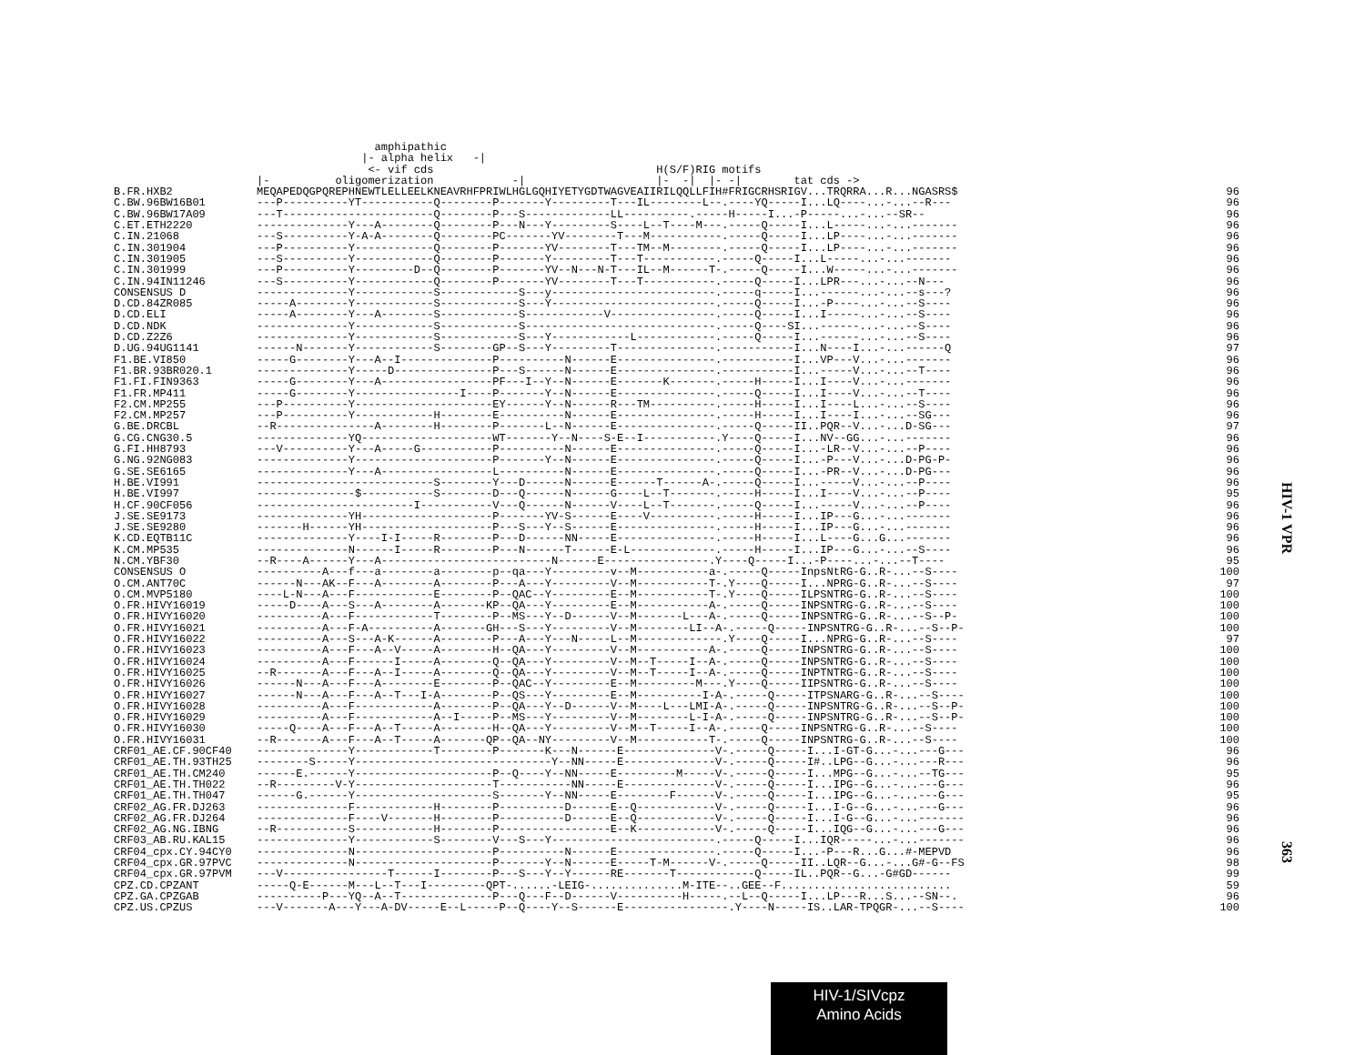amphipathic
                |- alpha helix   -|
                 <- vif cds                                  H(S/F)RIG motifs
|-          oligomerization            -|                    |-  -|  |- -|        tat cds ->
| B.FR.HXB2 | MEQAPEDQGPQREPHNEWTLELLEELKNEAVRHFPRIWLHGLGQHIYETYGDTWAGVEAIIRILQQLLFIH#FRIGCRHSRIGV...TRQRRA...R...NGASRS$ | 96 |
| C.BW.96BW16B01 | ---P----------YT-----------Q--------P-------Y---------T---IL--------L--.----YQ-----I...LQ----...-...--R--- | 96 |
| C.BW.96BW17A09 | ---T-----------------------Q--------P---S-------------LL----------.-----H-----I...-P-----...-...--SR-- | 96 |
| C.ET.ETH2220 | --------------Y---A--------Q--------P---N---Y---------S----L--T----M---.-----Q-----I...L-----...-...------- | 96 |
| C.IN.21068 | ---S----------Y-A-A--------Q--------PC-------YV--------T---M-----------.-----Q-----I...LP----...-...------- | 96 |
| C.IN.301904 | ---P----------Y------------Q--------P-------YV--------T---TM--M--------.-----Q-----I...LP----...-...------- | 96 |
| C.IN.301905 | ---S----------Y------------Q--------P-------Y---------T---T-----------.-----Q-----I...L-----...-...------- | 96 |
| C.IN.301999 | ---P----------Y---------D--Q--------P-------YV--N---N-T---IL--M------T-.-----Q-----I...W-----...-...------- | 96 |
| C.IN.94IN11246 | ---S----------Y------------Q--------P-------YV--------T---T-----------.-----Q-----I...LPR---...-...--N--- | 96 |
| CONSENSUS D | --------------Y------------S------------S---y-------------------------.-----q-----I...------...-...--s---? | 96 |
| D.CD.84ZR085 | -----A--------Y------------S------------S---Y-------------------------.-----Q-----I...-P----...-...--S---- | 96 |
| D.CD.ELI | -----A--------Y---A--------S------------S------------V----------------.-----Q-----I...I-----...-...--S---- | 96 |
| D.CD.NDK | --------------Y------------S------------S-----------------------------.-----Q----SI...------...-...--S---- | 96 |
| D.CD.Z2Z6 | --------------Y------------S------------S---Y------------L------------.-----Q-----I...------...-...--S---- | 96 |
| D.UG.94UG1141 | ------N-------Y------------S--------GP--S---Y---------T---------------.-----------I...N----I...-...------Q | 97 |
| F1.BE.VI850 | -----G--------Y---A--I--------------P----------N------E---------------.-----------I...VP---V...-...------- | 96 |
| F1.BR.93BR020.1 | --------------Y-----D---------------P---S------N------E---------------.-----------I...-----V...-...--T---- | 96 |
| F1.FI.FIN9363 | -----G--------Y---A-----------------PF---I--Y--N------E-------K-------.-----H-----I...I----V...-...------- | 96 |
| F1.FR.MP411 | -----G--------Y----------------I----P-------Y--N------E---------------.-----Q-----I...I----V...-...--T---- | 96 |
| F2.CM.MP255 | ---P----------Y---------------------EY------Y--N------R---TM----------.-----H-----I...I----L...-...--S---- | 96 |
| F2.CM.MP257 | ---P----------Y------------H--------E----------N------E---------------.-----H-----I...I----I...-...--SG--- | 96 |
| G.BE.DRCBL | --R---------------A--------H--------P-------L--N------E---------------.-----Q-----II..PQR--V...-...D-SG--- | 97 |
| G.CG.CNG30.5 | --------------YQ--------------------WT-------Y--N----S-E--I-----------.Y----Q-----I...NV--GG...-...------- | 96 |
| G.FI.HH8793 | ---V----------Y---A-----G-----------P----------N------E---------------.-----Q-----I...-LR--V...-...--P---- | 96 |
| G.NG.92NG083 | --------------Y---------------------P-------Y--N------E---------------.-----Q-----I...-P---V...-...D-PG-P- | 96 |
| G.SE.SE6165 | --------------Y---A-----------------L----------N------E---------------.-----Q-----I...-PR--V...-...D-PG--- | 96 |
| H.BE.VI991 | ---------------------------S--------Y---D------N------E------T------A-.-----Q-----I...-----V...-...--P---- | 96 |
| H.BE.VI997 | ---------------$-----------S--------D---Q------N------G----L--T-------.-----H-----I...I----V...-...--P---- | 95 |
| H.CF.90CF056 | ------------------------I-----------V---Q------N------V----L--T-------.-----Q-----I...-----V...-...--P---- | 96 |
| J.SE.SE9173 | --------------YH--------------------P-------YV-S------E----V----------.-----H-----I...IP---G...-...------- | 96 |
| J.SE.SE9280 | -------H------YH--------------------P---S---Y--S------E---------------.-----H-----I...IP---G...-...------- | 96 |
| K.CD.EQTB11C | --------------Y----I-I-----R--------P---D------NN-----E---------------.-----H-----I...L----G...G...------- | 96 |
| K.CM.MP535 | --------------N------I-----R--------P---N------T------E-L-------------.-----H-----I...IP---G...-...--S---- | 96 |
| N.CM.YBF30 | --R----A------Y---A--------------------------N------E----------------.Y----Q-----I...-P----...-...--T---- | 95 |
| CONSENSUS O | ----------A---f---a--------a--------p--qa---Y---------v--M-----------a-.-----Q-----InpsNtRG-G..R-...--S---- | 100 |
| O.CM.ANT70C | ------N---AK--F---A--------A--------P---A---Y---------V--M-----------T-.Y----Q-----I...NPRG-G..R-...--S---- | 97 |
| O.CM.MVP5180 | ----L-N---A---F------------E--------P--QAC--Y---------E--M-----------T-.Y----Q-----ILPSNTRG-G..R-...--S---- | 100 |
| O.FR.HIVY16019 | -----D----A---S---A--------A-------KP--QA---Y---------E--M-----------A-.-----Q-----INPSNTRG-G..R-...--S---- | 100 |
| O.FR.HIVY16020 | ----------A---F------------T--------P--MS---Y--D------V--M-------L---A-.-----Q-----INPSNTRG-G..R-...--S--P- | 100 |
| O.FR.HIVY16021 | ----------A---F-A----------A-------GH---S---Y---------V--M--------LI--A-.-----Q-----INPSNTRG-G..R-...--S--P- | 100 |
| O.FR.HIVY16022 | ----------A---S---A-K------A--------P---A---Y---N-----L--M-------------.Y----Q-----I...NPRG-G..R-...--S---- | 97 |
| O.FR.HIVY16023 | ----------A---F---A--V-----A--------H--QA---Y---------V--M-----------A-.-----Q-----INPSNTRG-G..R-...--S---- | 100 |
| O.FR.HIVY16024 | ----------A---F------I-----A--------Q--QA---Y---------V--M--T-----I--A-.-----Q-----INPSNTRG-G..R-...--S---- | 100 |
| O.FR.HIVY16025 | --R-------A---F---A--I-----A--------Q--QA---Y---------V--M--T-----I--A-.-----Q-----INPTNTRG-G..R-...--S---- | 100 |
| O.FR.HIVY16026 | ------N---A---F---A--------E--------P--QAC--Y---------E--M---------M---.Y----Q-----IIPSNTRG-G..R-...--S---- | 100 |
| O.FR.HIVY16027 | ------N---A---F---A--T---I-A--------P--QS---Y---------E--M----------I-A-.-----Q-----ITPSNARG-G..R-...--S---- | 100 |
| O.FR.HIVY16028 | ----------A---F------------A--------P--QA---Y--D------V--M----L---LMI-A-.-----Q-----INPSNTRG-G..R-...--S--P- | 100 |
| O.FR.HIVY16029 | ----------A---F------------A--I-----P--MS---Y---------V--M--------L-I-A-.-----Q-----INPSNTRG-G..R-...--S--P- | 100 |
| O.FR.HIVY16030 | -----Q----A---F---A--T-----A--------H--QA---Y---------V--M--T-----I--A-.-----Q-----INPSNTRG-G..R-...--S---- | 100 |
| O.FR.HIVY16031 | --R-------A---F---A--T-----A-------QP--QA--NY---------V--M-----------T-.-----Q-----INPSNTRG-G..R-...--S---- | 100 |
| CRF01_AE.CF.90CF40 | --------------Y------------T--------P-------K---N------E--------------V-.-----Q-----I...I-GT-G...-...---G--- | 96 |
| CRF01_AE.TH.93TH25 | --------S-----Y------------------------------Y--NN-----E--------------V-.-----Q-----I#..LPG--G...-...---R--- | 96 |
| CRF01_AE.TH.CM240 | ------E.------Y---------------------P--Q----Y--NN-----E---------M-----V-.-----Q-----I...MPG--G...-...--TG--- | 95 |
| CRF01_AE.TH.TH022 | --R---------V-Y---------------------T-----------NN-----E--------------V-.-----Q-----I...IPG--G...-...---G--- | 96 |
| CRF01_AE.TH.TH047 | ------G.------Y---------------------S-------Y--NN-----E--------F------V-.-----Q-----I...IPG--G...-...---G--- | 95 |
| CRF02_AG.FR.DJ263 | --------------F------------H--------P----------D------E--Q------------V-.-----Q-----I...I-G--G...-...---G--- | 96 |
| CRF02_AG.FR.DJ264 | --------------F----V-------H--------P----------D------E--Q------------V-.-----Q-----I...I-G--G...-...------- | 96 |
| CRF02_AG.NG.IBNG | --R-----------S------------H--------P-----------------E--K------------V-.-----Q-----I...IQG--G...-...---G--- | 96 |
| CRF03_AB.RU.KAL15 | --------------Y------------S--------V---S---Y-------------------------.-----Q-----I...IQR-----...-...------- | 96 |
| CRF04_cpx.CY.94CY0 | --------------N---------------------P----------N------E---------------.-----Q-----I...-P---R...G...#-MEPVD | 96 |
| CRF04_cpx.GR.97PVC | --------------N---------------------P-------Y--N------E-----T-M------V-.-----Q-----II..LQR--G...-...G#-G--FS | 98 |
| CRF04_cpx.GR.97PVM | ---V----------------T------I--------P---S---Y--Y------RE-------T------------Q-----IL..PQR--G...-G#GD------ | 99 |
| CPZ.CD.CPZANT | -----Q-E------M---L--T---I---------QPT-......-LEIG-..............M-ITE--..GEE--F.......................... | 59 |
| CPZ.GA.CPZGAB | ----------P---YQ--A--T--------------P---Q---F--D------V----------H-----.--L--Q-----I...LP---R...S...--SN--. | 96 |
| CPZ.US.CPZUS | ---V-------A---Y---A-DV-----E--L-----P--Q----Y--S------E----------------.Y----N-----IS..LAR-TPQGR-...--S---- | 100 |
HIV-1 VPR
363
HIV-1/SIVcpz
Amino Acids